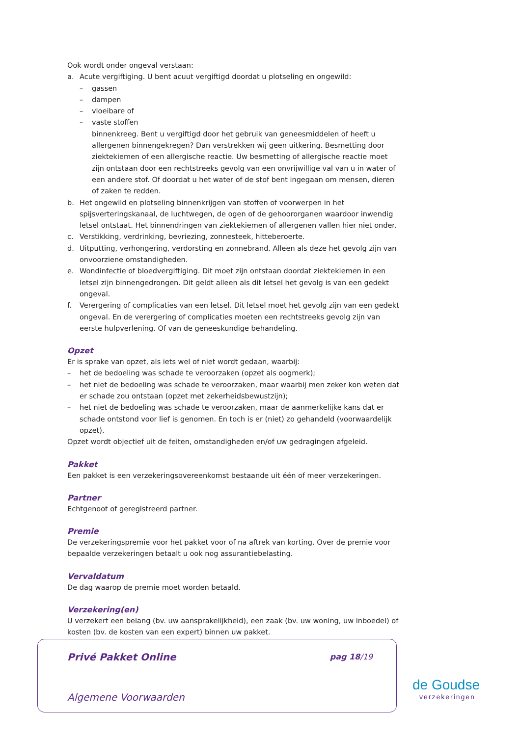Ook wordt onder ongeval verstaan:
a. Acute vergiftiging. U bent acuut vergiftigd doordat u plotseling en ongewild:
– gassen
– dampen
– vloeibare of
– vaste stoffen
binnenkreeg. Bent u vergiftigd door het gebruik van geneesmiddelen of heeft u allergenen binnengekregen? Dan verstrekken wij geen uitkering. Besmetting door ziektekiemen of een allergische reactie. Uw besmetting of allergische reactie moet zijn ontstaan door een rechtstreeks gevolg van een onvrijwillige val van u in water of een andere stof. Of doordat u het water of de stof bent ingegaan om mensen, dieren of zaken te redden.
b. Het ongewild en plotseling binnenkrijgen van stoffen of voorwerpen in het spijsverteringskanaal, de luchtwegen, de ogen of de gehoororganen waardoor inwendig letsel ontstaat. Het binnendringen van ziektekiemen of allergenen vallen hier niet onder.
c. Verstikking, verdrinking, bevriezing, zonnesteek, hitteberoerte.
d. Uitputting, verhongering, verdorsting en zonnebrand. Alleen als deze het gevolg zijn van onvoorziene omstandigheden.
e. Wondinfectie of bloedvergiftiging. Dit moet zijn ontstaan doordat ziektekiemen in een letsel zijn binnengedrongen. Dit geldt alleen als dit letsel het gevolg is van een gedekt ongeval.
f. Verergering of complicaties van een letsel. Dit letsel moet het gevolg zijn van een gedekt ongeval. En de verergering of complicaties moeten een rechtstreeks gevolg zijn van eerste hulpverlening. Of van de geneeskundige behandeling.
Opzet
Er is sprake van opzet, als iets wel of niet wordt gedaan, waarbij:
– het de bedoeling was schade te veroorzaken (opzet als oogmerk);
– het niet de bedoeling was schade te veroorzaken, maar waarbij men zeker kon weten dat er schade zou ontstaan (opzet met zekerheidsbewustzijn);
– het niet de bedoeling was schade te veroorzaken, maar de aanmerkelijke kans dat er schade ontstond voor lief is genomen. En toch is er (niet) zo gehandeld (voorwaardelijk opzet).
Opzet wordt objectief uit de feiten, omstandigheden en/of uw gedragingen afgeleid.
Pakket
Een pakket is een verzekeringsovereenkomst bestaande uit één of meer verzekeringen.
Partner
Echtgenoot of geregistreerd partner.
Premie
De verzekeringspremie voor het pakket voor of na aftrek van korting. Over de premie voor bepaalde verzekeringen betaalt u ook nog assurantiebelasting.
Vervaldatum
De dag waarop de premie moet worden betaald.
Verzekering(en)
U verzekert een belang (bv. uw aansprakelijkheid), een zaak (bv. uw woning, uw inboedel) of kosten (bv. de kosten van een expert) binnen uw pakket.
Privé Pakket Online pag 18/19
Algemene Voorwaarden
de Goudse
verzekeringen